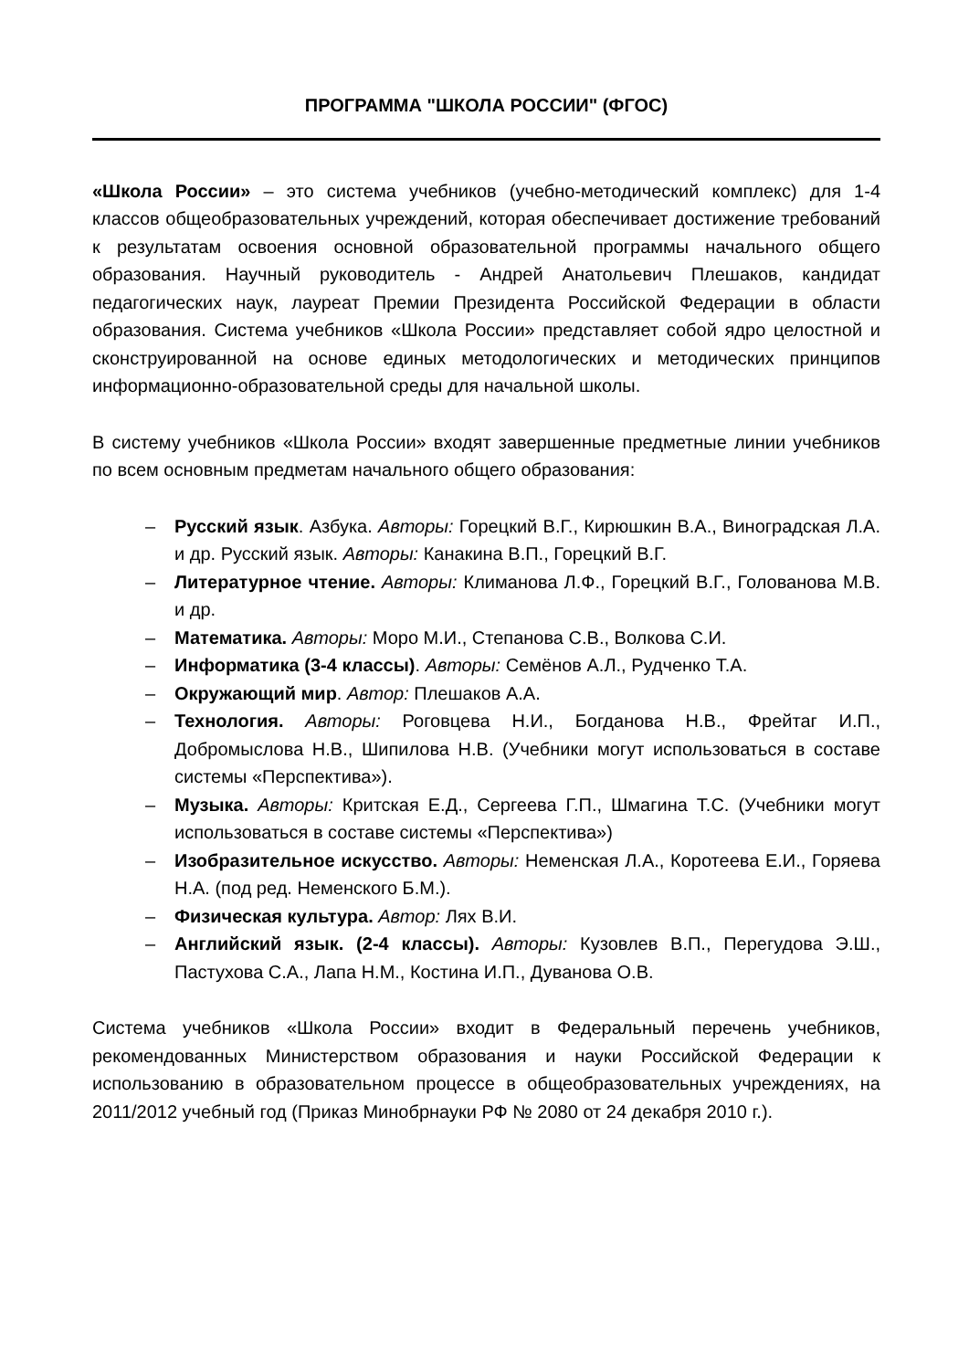ПРОГРАММА "ШКОЛА РОССИИ" (ФГОС)
«Школа России» – это система учебников (учебно-методический комплекс) для 1-4 классов общеобразовательных учреждений, которая обеспечивает достижение требований к результатам освоения основной образовательной программы начального общего образования. Научный руководитель - Андрей Анатольевич Плешаков, кандидат педагогических наук, лауреат Премии Президента Российской Федерации в области образования. Система учебников «Школа России» представляет собой ядро целостной и сконструированной на основе единых методологических и методических принципов информационно-образовательной среды для начальной школы.
В систему учебников «Школа России» входят завершенные предметные линии учебников по всем основным предметам начального общего образования:
– Русский язык. Азбука. Авторы: Горецкий В.Г., Кирюшкин В.А., Виноградская Л.А. и др. Русский язык. Авторы: Канакина В.П., Горецкий В.Г.
– Литературное чтение. Авторы: Климанова Л.Ф., Горецкий В.Г., Голованова М.В. и др.
– Математика. Авторы: Моро М.И., Степанова С.В., Волкова С.И.
– Информатика (3-4 классы). Авторы: Семёнов А.Л., Рудченко Т.А.
– Окружающий мир. Автор: Плешаков А.А.
– Технология. Авторы: Роговцева Н.И., Богданова Н.В., Фрейтаг И.П., Добромыслова Н.В., Шипилова Н.В. (Учебники могут использоваться в составе системы «Перспектива»).
– Музыка. Авторы: Критская Е.Д., Сергеева Г.П., Шмагина Т.С. (Учебники могут использоваться в составе системы «Перспектива»)
– Изобразительное искусство. Авторы: Неменская Л.А., Коротеева Е.И., Горяева Н.А. (под ред. Неменского Б.М.).
– Физическая культура. Автор: Лях В.И.
– Английский язык. (2-4 классы). Авторы: Кузовлев В.П., Перегудова Э.Ш., Пастухова С.А., Лапа Н.М., Костина И.П., Дуванова О.В.
Система учебников «Школа России» входит в Федеральный перечень учебников, рекомендованных Министерством образования и науки Российской Федерации к использованию в образовательном процессе в общеобразовательных учреждениях, на 2011/2012 учебный год (Приказ Минобрнауки РФ № 2080 от 24 декабря 2010 г.).